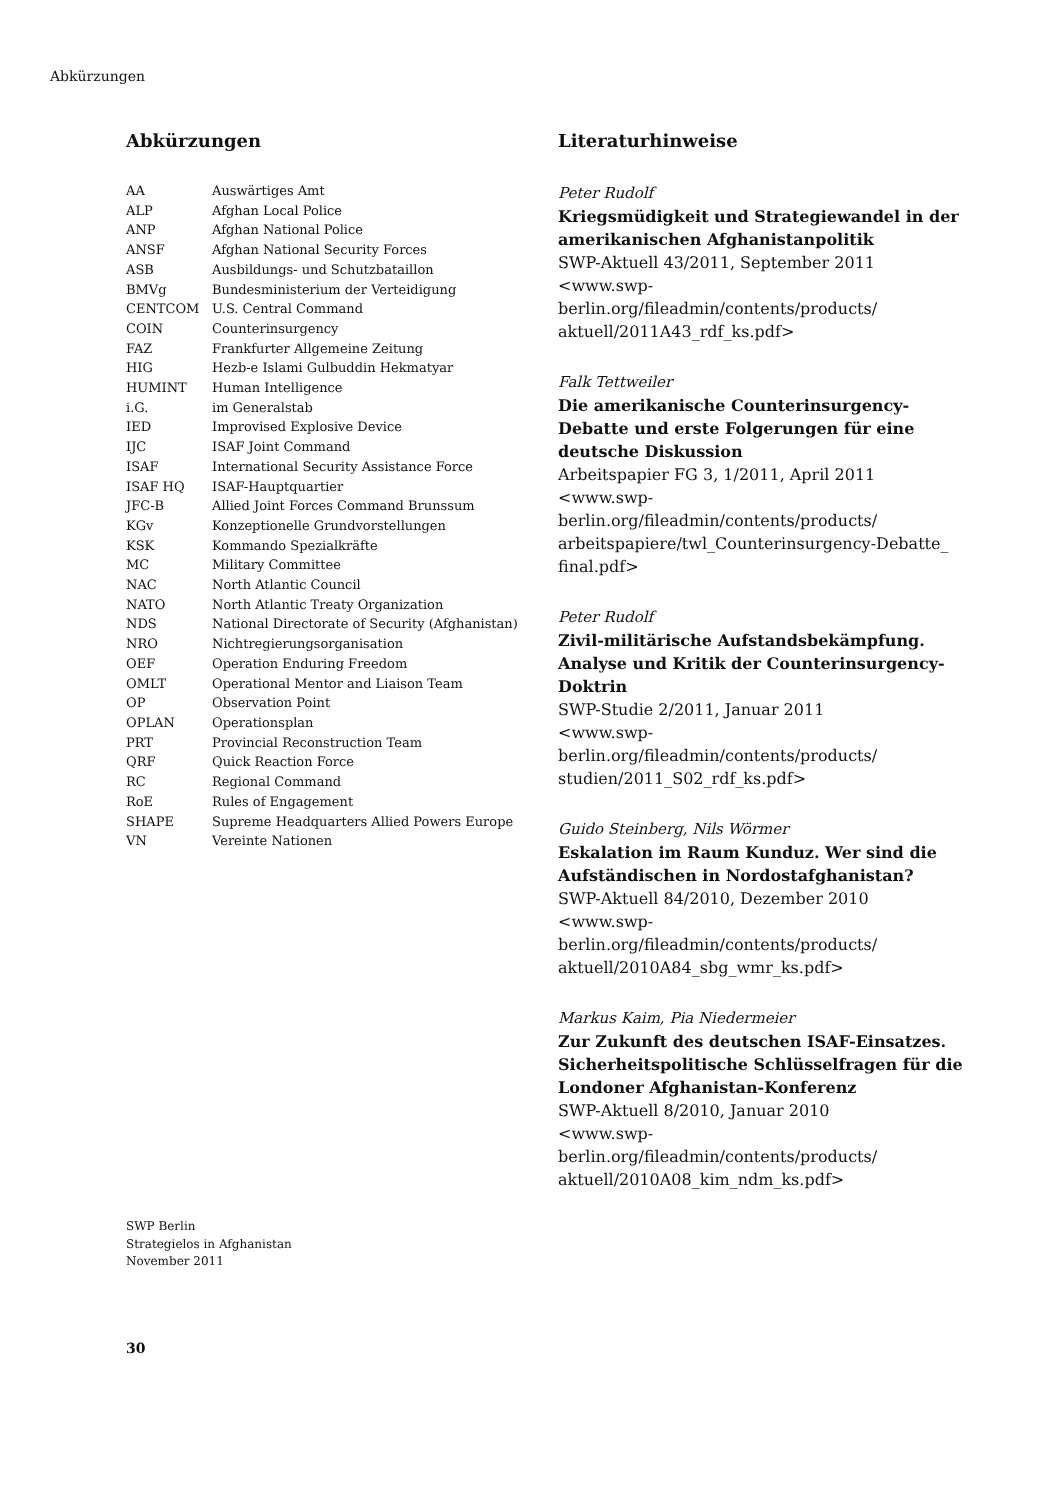Abkürzungen
Abkürzungen
| AA | Auswärtiges Amt |
| ALP | Afghan Local Police |
| ANP | Afghan National Police |
| ANSF | Afghan National Security Forces |
| ASB | Ausbildungs- und Schutzbataillon |
| BMVg | Bundesministerium der Verteidigung |
| CENTCOM | U.S. Central Command |
| COIN | Counterinsurgency |
| FAZ | Frankfurter Allgemeine Zeitung |
| HIG | Hezb-e Islami Gulbuddin Hekmatyar |
| HUMINT | Human Intelligence |
| i.G. | im Generalstab |
| IED | Improvised Explosive Device |
| IJC | ISAF Joint Command |
| ISAF | International Security Assistance Force |
| ISAF HQ | ISAF-Hauptquartier |
| JFC-B | Allied Joint Forces Command Brunssum |
| KGv | Konzeptionelle Grundvorstellungen |
| KSK | Kommando Spezialkräfte |
| MC | Military Committee |
| NAC | North Atlantic Council |
| NATO | North Atlantic Treaty Organization |
| NDS | National Directorate of Security (Afghanistan) |
| NRO | Nichtregierungsorganisation |
| OEF | Operation Enduring Freedom |
| OMLT | Operational Mentor and Liaison Team |
| OP | Observation Point |
| OPLAN | Operationsplan |
| PRT | Provincial Reconstruction Team |
| QRF | Quick Reaction Force |
| RC | Regional Command |
| RoE | Rules of Engagement |
| SHAPE | Supreme Headquarters Allied Powers Europe |
| VN | Vereinte Nationen |
Literaturhinweise
Peter Rudolf
Kriegsmüdigkeit und Strategiewandel in der amerikanischen Afghanistanpolitik
SWP-Aktuell 43/2011, September 2011
<www.swp-berlin.org/fileadmin/contents/products/ aktuell/2011A43_rdf_ks.pdf>
Falk Tettweiler
Die amerikanische Counterinsurgency-Debatte und erste Folgerungen für eine deutsche Diskussion
Arbeitspapier FG 3, 1/2011, April 2011
<www.swp-berlin.org/fileadmin/contents/products/ arbeitspapiere/twl_Counterinsurgency-Debatte_ final.pdf>
Peter Rudolf
Zivil-militärische Aufstandsbekämpfung. Analyse und Kritik der Counterinsurgency-Doktrin
SWP-Studie 2/2011, Januar 2011
<www.swp-berlin.org/fileadmin/contents/products/ studien/2011_S02_rdf_ks.pdf>
Guido Steinberg, Nils Wörmer
Eskalation im Raum Kunduz. Wer sind die Aufständischen in Nordostafghanistan?
SWP-Aktuell 84/2010, Dezember 2010
<www.swp-berlin.org/fileadmin/contents/products/ aktuell/2010A84_sbg_wmr_ks.pdf>
Markus Kaim, Pia Niedermeier
Zur Zukunft des deutschen ISAF-Einsatzes. Sicherheitspolitische Schlüsselfragen für die Londoner Afghanistan-Konferenz
SWP-Aktuell 8/2010, Januar 2010
<www.swp-berlin.org/fileadmin/contents/products/ aktuell/2010A08_kim_ndm_ks.pdf>
SWP Berlin
Strategielos in Afghanistan
November 2011
30